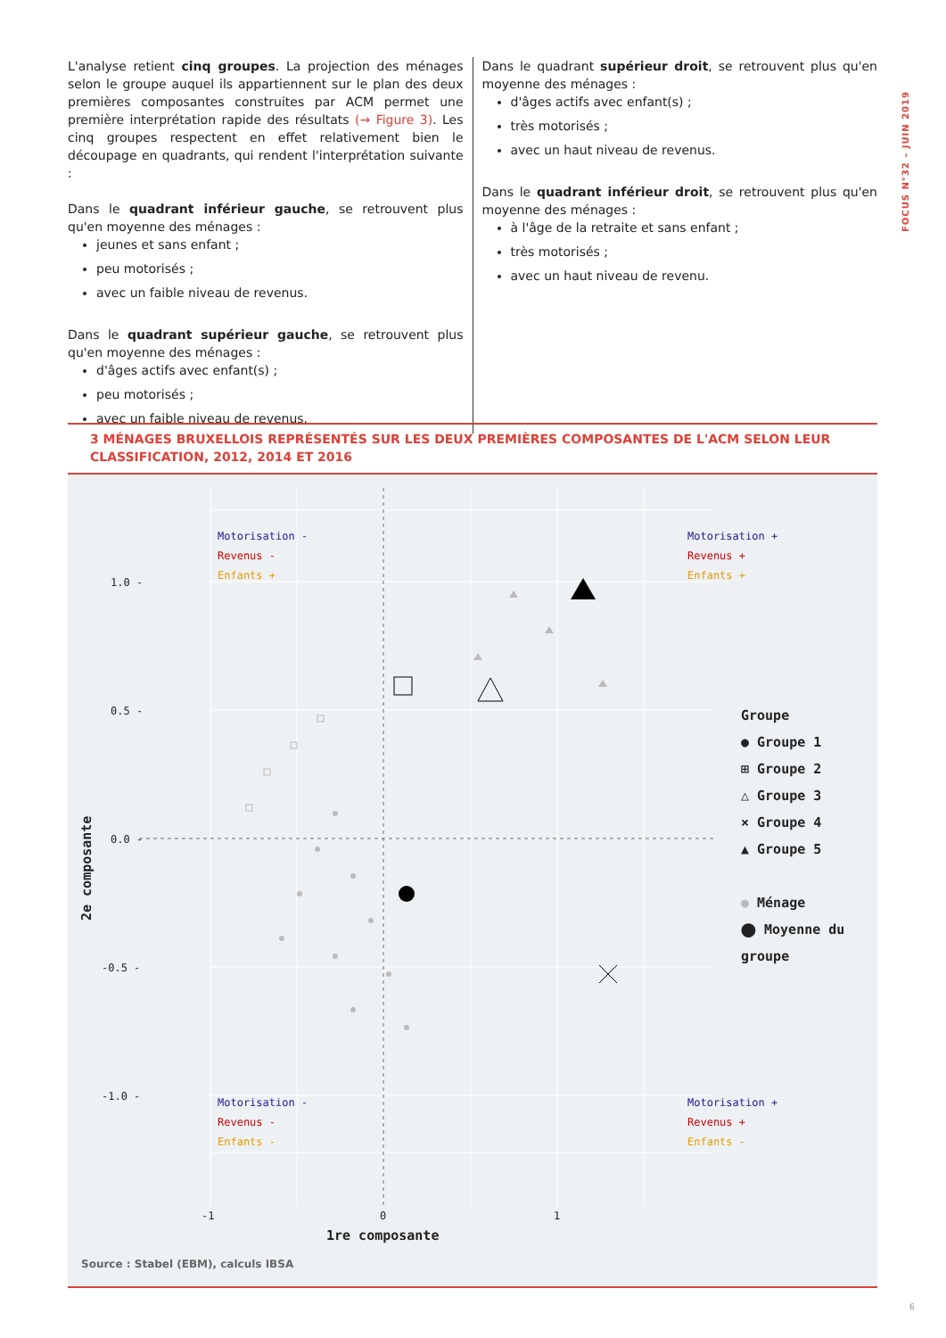L'analyse retient cinq groupes. La projection des ménages selon le groupe auquel ils appartiennent sur le plan des deux premières composantes construites par ACM permet une première interprétation rapide des résultats (→ Figure 3). Les cinq groupes respectent en effet relativement bien le découpage en quadrants, qui rendent l'interprétation suivante :
Dans le quadrant inférieur gauche, se retrouvent plus qu'en moyenne des ménages :
jeunes et sans enfant ;
peu motorisés ;
avec un faible niveau de revenus.
Dans le quadrant supérieur gauche, se retrouvent plus qu'en moyenne des ménages :
d'âges actifs avec enfant(s) ;
peu motorisés ;
avec un faible niveau de revenus.
Dans le quadrant supérieur droit, se retrouvent plus qu'en moyenne des ménages :
d'âges actifs avec enfant(s) ;
très motorisés ;
avec un haut niveau de revenus.
Dans le quadrant inférieur droit, se retrouvent plus qu'en moyenne des ménages :
à l'âge de la retraite et sans enfant ;
très motorisés ;
avec un haut niveau de revenu.
FOCUS N°32 – JUIN 2019
3 MÉNAGES BRUXELLOIS REPRÉSENTÉS SUR LES DEUX PREMIÈRES COMPOSANTES DE L'ACM SELON LEUR CLASSIFICATION, 2012, 2014 ET 2016
Motorisation -
Revenus -
Enfants +
Motorisation +
Revenus +
Enfants +
Motorisation -
Revenus -
Enfants -
Motorisation +
Revenus +
Enfants -
1.0 -
0.5 -
0.0 -
-0.5 -
-1.0 -
-1 0 1
1re composante
2e composante
Groupe
● Groupe 1
⊞ Groupe 2
△ Groupe 3
× Groupe 4
▲ Groupe 5
● Ménage
⬤ Moyenne du groupe
Source : Stabel (EBM), calculs IBSA
6